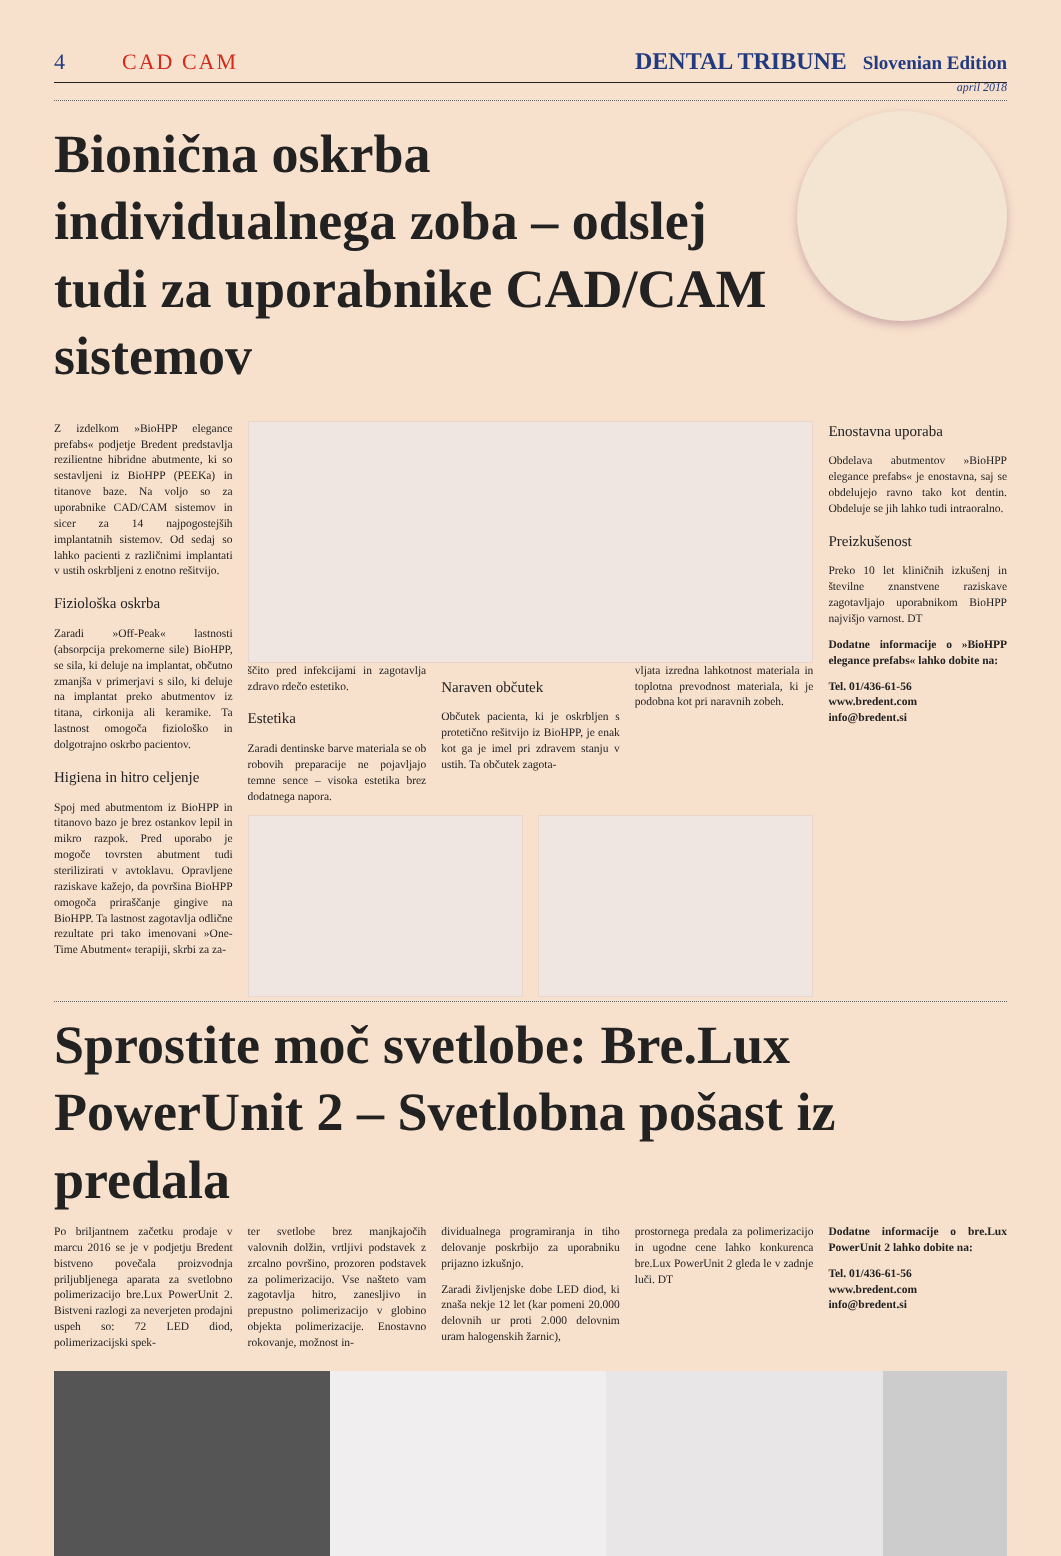4 CAD CAM DENTAL TRIBUNE Slovenian Edition
april 2018
Bionična oskrba individualnega zoba – odslej tudi za uporabnike CAD/CAM sistemov
Z izdelkom »BioHPP elegance prefabs« podjetje Bredent predstavlja rezilientne hibridne abutmente, ki so sestavljeni iz BioHPP (PEEKa) in titanove baze. Na voljo so za uporabnike CAD/CAM sistemov in sicer za 14 najpogostejših implantatnih sistemov. Od sedaj so lahko pacienti z različnimi implantati v ustih oskrbljeni z enotno rešitvijo.
Fiziološka oskrba
Zaradi »Off-Peak« lastnosti (absorpcija prekomerne sile) BioHPP, se sila, ki deluje na implantat, občutno zmanjša v primerjavi s silo, ki deluje na implantat preko abutmentov iz titana, cirkonija ali keramike. Ta lastnost omogoča fiziološko in dolgotrajno oskrbo pacientov.
Higiena in hitro celjenje
Spoj med abutmentom iz BioHPP in titanovo bazo je brez ostankov lepil in mikro razpok. Pred uporabo je mogoče tovrsten abutment tudi sterilizirati v avtoklavu. Opravljene raziskave kažejo, da površina BioHPP omogoča priraščanje gingive na BioHPP. Ta lastnost zagotavlja odlične rezultate pri tako imenovani »One-Time Abutment« terapiji, skrbi za za-
ščito pred infekcijami in zagotavlja zdravo rdečo estetiko.
Estetika
Zaradi dentinske barve materiala se ob robovih preparacije ne pojavljajo temne sence – visoka estetika brez dodatnega napora.
Naraven občutek
Občutek pacienta, ki je oskrbljen s protetično rešitvijo iz BioHPP, je enak kot ga je imel pri zdravem stanju v ustih. Ta občutek zagota-
vljata izredna lahkotnost materiala in toplotna prevodnost materiala, ki je podobna kot pri naravnih zobeh.
Enostavna uporaba
Obdelava abutmentov »BioHPP elegance prefabs« je enostavna, saj se obdelujejo ravno tako kot dentin. Obdeluje se jih lahko tudi intraoralno.
Preizkušenost
Preko 10 let kliničnih izkušenj in številne znanstvene raziskave zagotavljajo uporabnikom BioHPP najvišjo varnost. DT
Dodatne informacije o »BioHPP elegance prefabs« lahko dobite na:
Tel. 01/436-61-56
www.bredent.com
info@bredent.si
Sprostite moč svetlobe: Bre.Lux PowerUnit 2 – Svetlobna pošast iz predala
Po briljantnem začetku prodaje v marcu 2016 se je v podjetju Bredent bistveno povečala proizvodnja priljubljenega aparata za svetlobno polimerizacijo bre.Lux PowerUnit 2. Bistveni razlogi za neverjeten prodajni uspeh so: 72 LED diod, polimerizacijski spek-
ter svetlobe brez manjkajočih valovnih dolžin, vrtljivi podstavek z zrcalno površino, prozoren podstavek za polimerizacijo. Vse našteto vam zagotavlja hitro, zanesljivo in prepustno polimerizacijo v globino objekta polimerizacije. Enostavno rokovanje, možnost in-
dividualnega programiranja in tiho delovanje poskrbijo za uporabniku prijazno izkušnjo.
Zaradi življenjske dobe LED diod, ki znaša nekje 12 let (kar pomeni 20.000 delovnih ur proti 2.000 delovnim uram halogenskih žarnic),
prostornega predala za polimerizacijo in ugodne cene lahko konkurenca bre.Lux PowerUnit 2 gleda le v zadnje luči. DT
Dodatne informacije o bre.Lux PowerUnit 2 lahko dobite na:
Tel. 01/436-61-56
www.bredent.com
info@bredent.si